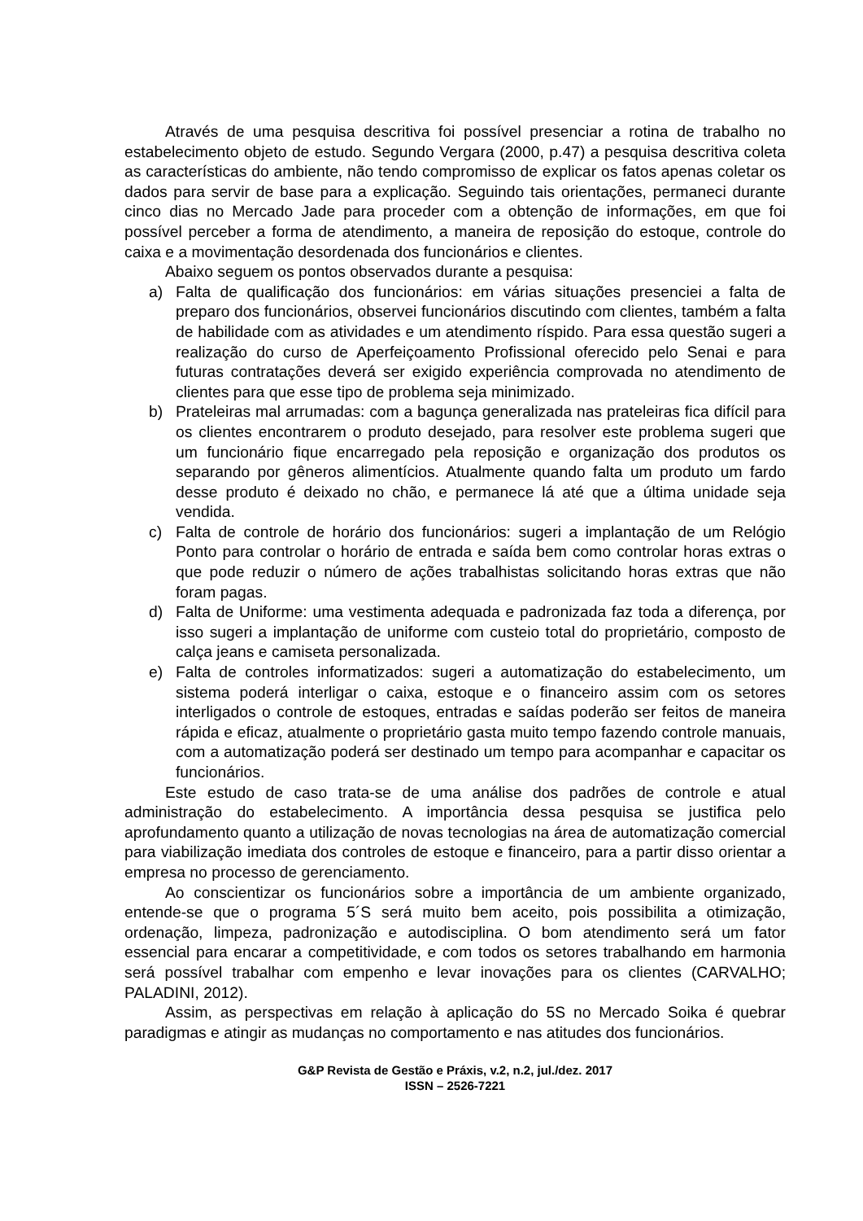Através de uma pesquisa descritiva foi possível presenciar a rotina de trabalho no estabelecimento objeto de estudo. Segundo Vergara (2000, p.47) a pesquisa descritiva coleta as características do ambiente, não tendo compromisso de explicar os fatos apenas coletar os dados para servir de base para a explicação. Seguindo tais orientações, permaneci durante cinco dias no Mercado Jade para proceder com a obtenção de informações, em que foi possível perceber a forma de atendimento, a maneira de reposição do estoque, controle do caixa e a movimentação desordenada dos funcionários e clientes.
Abaixo seguem os pontos observados durante a pesquisa:
a) Falta de qualificação dos funcionários: em várias situações presenciei a falta de preparo dos funcionários, observei funcionários discutindo com clientes, também a falta de habilidade com as atividades e um atendimento ríspido. Para essa questão sugeri a realização do curso de Aperfeiçoamento Profissional oferecido pelo Senai e para futuras contratações deverá ser exigido experiência comprovada no atendimento de clientes para que esse tipo de problema seja minimizado.
b) Prateleiras mal arrumadas: com a bagunça generalizada nas prateleiras fica difícil para os clientes encontrarem o produto desejado, para resolver este problema sugeri que um funcionário fique encarregado pela reposição e organização dos produtos os separando por gêneros alimentícios. Atualmente quando falta um produto um fardo desse produto é deixado no chão, e permanece lá até que a última unidade seja vendida.
c) Falta de controle de horário dos funcionários: sugeri a implantação de um Relógio Ponto para controlar o horário de entrada e saída bem como controlar horas extras o que pode reduzir o número de ações trabalhistas solicitando horas extras que não foram pagas.
d) Falta de Uniforme: uma vestimenta adequada e padronizada faz toda a diferença, por isso sugeri a implantação de uniforme com custeio total do proprietário, composto de calça jeans e camiseta personalizada.
e) Falta de controles informatizados: sugeri a automatização do estabelecimento, um sistema poderá interligar o caixa, estoque e o financeiro assim com os setores interligados o controle de estoques, entradas e saídas poderão ser feitos de maneira rápida e eficaz, atualmente o proprietário gasta muito tempo fazendo controle manuais, com a automatização poderá ser destinado um tempo para acompanhar e capacitar os funcionários.
Este estudo de caso trata-se de uma análise dos padrões de controle e atual administração do estabelecimento. A importância dessa pesquisa se justifica pelo aprofundamento quanto a utilização de novas tecnologias na área de automatização comercial para viabilização imediata dos controles de estoque e financeiro, para a partir disso orientar a empresa no processo de gerenciamento.
Ao conscientizar os funcionários sobre a importância de um ambiente organizado, entende-se que o programa 5´S será muito bem aceito, pois possibilita a otimização, ordenação, limpeza, padronização e autodisciplina. O bom atendimento será um fator essencial para encarar a competitividade, e com todos os setores trabalhando em harmonia será possível trabalhar com empenho e levar inovações para os clientes (CARVALHO; PALADINI, 2012).
Assim, as perspectivas em relação à aplicação do 5S no Mercado Soika é quebrar paradigmas e atingir as mudanças no comportamento e nas atitudes dos funcionários.
G&P Revista de Gestão e Práxis, v.2, n.2, jul./dez. 2017
ISSN – 2526-7221